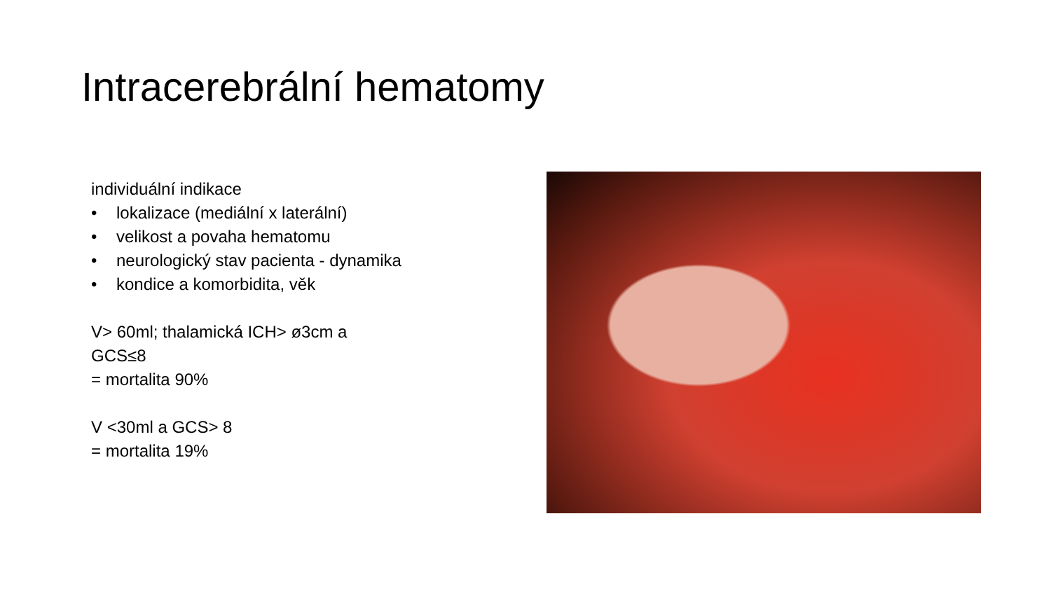Intracerebrální hematomy
individuální indikace
• lokalizace (mediální x laterální)
• velikost a povaha hematomu
• neurologický stav pacienta - dynamika
• kondice a komorbidita, věk
V> 60ml; thalamická ICH> ø3cm a
GCS≤8
= mortalita 90%
V <30ml a GCS> 8
= mortalita 19%